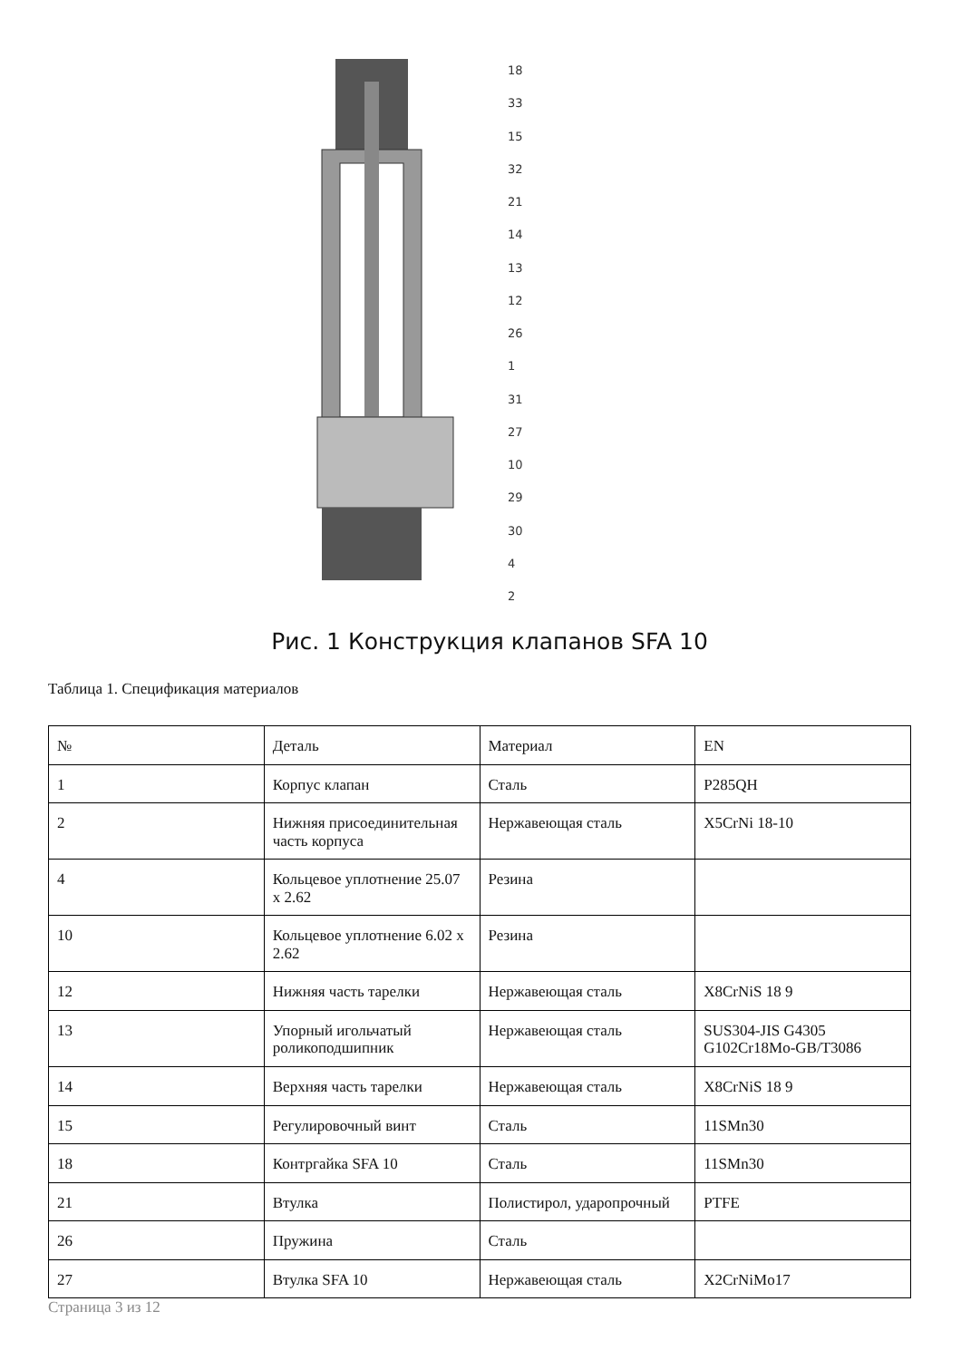18
33
15
32
21
14
13
12
26
1
31
27
10
29
30
4
2
Рис. 1 Конструкция клапанов SFA 10
Таблица 1. Спецификация материалов
| № | Деталь | Материал | EN |
| --- | --- | --- | --- |
| 1 | Корпус клапан | Сталь | P285QH |
| 2 | Нижняя присоединительная часть корпуса | Нержавеющая сталь | X5CrNi 18-10 |
| 4 | Кольцевое уплотнение 25.07 x 2.62 | Резина | |
| 10 | Кольцевое уплотнение 6.02 x 2.62 | Резина | |
| 12 | Нижняя часть тарелки | Нержавеющая сталь | X8CrNiS 18 9 |
| 13 | Упорный игольчатый роликоподшипник | Нержавеющая сталь | SUS304-JIS G4305 G102Cr18Mo-GB/T3086 |
| 14 | Верхняя часть тарелки | Нержавеющая сталь | X8CrNiS 18 9 |
| 15 | Регулировочный винт | Сталь | 11SMn30 |
| 18 | Контргайка SFA 10 | Сталь | 11SMn30 |
| 21 | Втулка | Полистирол, ударопрочный | PTFE |
| 26 | Пружина | Сталь | |
| 27 | Втулка SFA 10 | Нержавеющая сталь | X2CrNiMo17 |
Страница 3 из 12